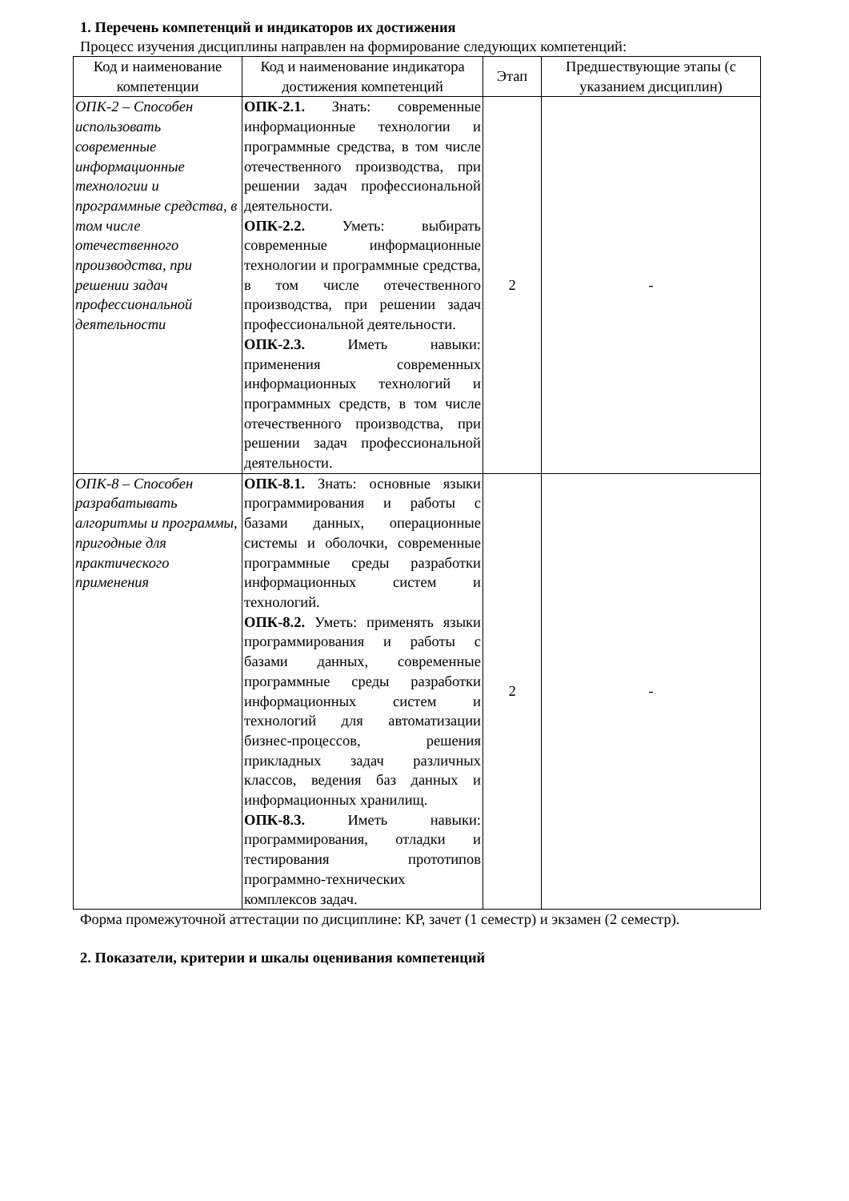1. Перечень компетенций и индикаторов их достижения
Процесс изучения дисциплины направлен на формирование следующих компетенций:
| Код и наименование компетенции | Код и наименование индикатора достижения компетенций | Этап | Предшествующие этапы (с указанием дисциплин) |
| --- | --- | --- | --- |
| ОПК-2 – Способен использовать современные информационные технологии и программные средства, в том числе отечественного производства, при решении задач профессиональной деятельности | ОПК-2.1. Знать: современные информационные технологии и программные средства, в том числе отечественного производства, при решении задач профессиональной деятельности. ОПК-2.2. Уметь: выбирать современные информационные технологии и программные средства, в том числе отечественного производства, при решении задач профессиональной деятельности. ОПК-2.3. Иметь навыки: применения современных информационных технологий и программных средств, в том числе отечественного производства, при решении задач профессиональной деятельности. | 2 | - |
| ОПК-8 – Способен разрабатывать алгоритмы и программы, пригодные для практического применения | ОПК-8.1. Знать: основные языки программирования и работы с базами данных, операционные системы и оболочки, современные программные среды разработки информационных систем и технологий. ОПК-8.2. Уметь: применять языки программирования и работы с базами данных, современные программные среды разработки информационных систем и технологий для автоматизации бизнес-процессов, решения прикладных задач различных классов, ведения баз данных и информационных хранилищ. ОПК-8.3. Иметь навыки: программирования, отладки и тестирования прототипов программно-технических комплексов задач. | 2 | - |
Форма промежуточной аттестации по дисциплине: КР, зачет (1 семестр) и экзамен (2 семестр).
2. Показатели, критерии и шкалы оценивания компетенций